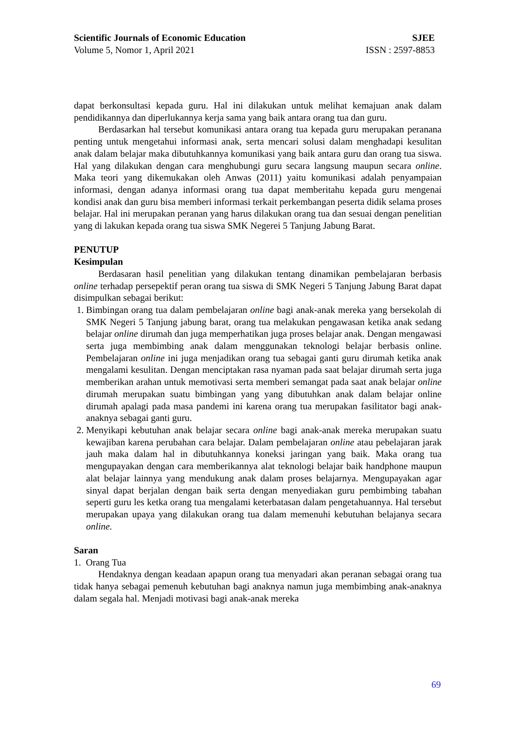Scientific Journals of Economic Education SJEE
Volume 5, Nomor 1, April 2021 ISSN : 2597-8853
dapat berkonsultasi kepada guru. Hal ini dilakukan untuk melihat kemajuan anak dalam pendidikannya dan diperlukannya kerja sama yang baik antara orang tua dan guru.
Berdasarkan hal tersebut komunikasi antara orang tua kepada guru merupakan peranana penting untuk mengetahui informasi anak, serta mencari solusi dalam menghadapi kesulitan anak dalam belajar maka dibutuhkannya komunikasi yang baik antara guru dan orang tua siswa. Hal yang dilakukan dengan cara menghubungi guru secara langsung maupun secara online. Maka teori yang dikemukakan oleh Anwas (2011) yaitu komunikasi adalah penyampaian informasi, dengan adanya informasi orang tua dapat memberitahu kepada guru mengenai kondisi anak dan guru bisa memberi informasi terkait perkembangan peserta didik selama proses belajar. Hal ini merupakan peranan yang harus dilakukan orang tua dan sesuai dengan penelitian yang di lakukan kepada orang tua siswa SMK Negerei 5 Tanjung Jabung Barat.
PENUTUP
Kesimpulan
Berdasaran hasil penelitian yang dilakukan tentang dinamikan pembelajaran berbasis online terhadap persepektif peran orang tua siswa di SMK Negeri 5 Tanjung Jabung Barat dapat disimpulkan sebagai berikut:
1. Bimbingan orang tua dalam pembelajaran online bagi anak-anak mereka yang bersekolah di SMK Negeri 5 Tanjung jabung barat, orang tua melakukan pengawasan ketika anak sedang belajar online dirumah dan juga memperhatikan juga proses belajar anak. Dengan mengawasi serta juga membimbing anak dalam menggunakan teknologi belajar berbasis online. Pembelajaran online ini juga menjadikan orang tua sebagai ganti guru dirumah ketika anak mengalami kesulitan. Dengan menciptakan rasa nyaman pada saat belajar dirumah serta juga memberikan arahan untuk memotivasi serta memberi semangat pada saat anak belajar online dirumah merupakan suatu bimbingan yang yang dibutuhkan anak dalam belajar online dirumah apalagi pada masa pandemi ini karena orang tua merupakan fasilitator bagi anak-anaknya sebagai ganti guru.
2. Menyikapi kebutuhan anak belajar secara online bagi anak-anak mereka merupakan suatu kewajiban karena perubahan cara belajar. Dalam pembelajaran online atau pebelajaran jarak jauh maka dalam hal in dibutuhkannya koneksi jaringan yang baik. Maka orang tua mengupayakan dengan cara memberikannya alat teknologi belajar baik handphone maupun alat belajar lainnya yang mendukung anak dalam proses belajarnya. Mengupayakan agar sinyal dapat berjalan dengan baik serta dengan menyediakan guru pembimbing tabahan seperti guru les ketka orang tua mengalami keterbatasan dalam pengetahuannya. Hal tersebut merupakan upaya yang dilakukan orang tua dalam memenuhi kebutuhan belajanya secara online.
Saran
1. Orang Tua
Hendaknya dengan keadaan apapun orang tua menyadari akan peranan sebagai orang tua tidak hanya sebagai pemenuh kebutuhan bagi anaknya namun juga membimbing anak-anaknya dalam segala hal. Menjadi motivasi bagi anak-anak mereka
69